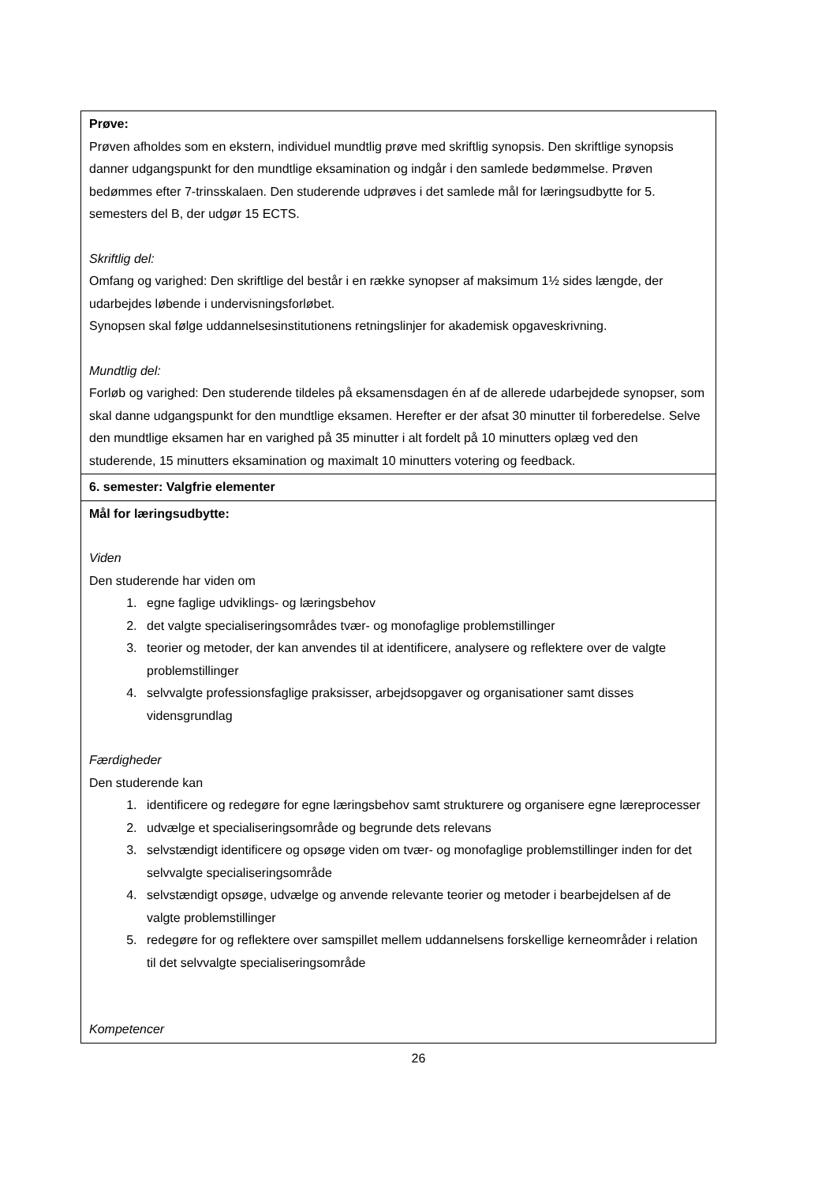| Prøve: Prøven afholdes som en ekstern, individuel mundtlig prøve med skriftlig synopsis. Den skriftlige synopsis danner udgangspunkt for den mundtlige eksamination og indgår i den samlede bedømmelse. Prøven bedømmes efter 7-trinsskalaen. Den studerende udprøves i det samlede mål for læringsudbytte for 5. semesters del B, der udgør 15 ECTS. Skriftlig del: Omfang og varighed: Den skriftlige del består i en række synopser af maksimum 1½ sides længde, der udarbejdes løbende i undervisningsforløbet. Synopsen skal følge uddannelsesinstitutionens retningslinjer for akademisk opgaveskrivning. Mundtlig del: Forløb og varighed: Den studerende tildeles på eksamensdagen én af de allerede udarbejdede synopser, som skal danne udgangspunkt for den mundtlige eksamen. Herefter er der afsat 30 minutter til forberedelse. Selve den mundtlige eksamen har en varighed på 35 minutter i alt fordelt på 10 minutters oplæg ved den studerende, 15 minutters eksamination og maximalt 10 minutters votering og feedback. |
| 6. semester: Valgfrie elementer |
| Mål for læringsudbytte: Viden Den studerende har viden om 1. egne faglige udviklings- og læringsbehov 2. det valgte specialiseringsområdes tvær- og monofaglige problemstillinger 3. teorier og metoder, der kan anvendes til at identificere, analysere og reflektere over de valgte problemstillinger 4. selvvalgte professionsfaglige praksisser, arbejdsopgaver og organisationer samt disses vidensgrundlag Færdigheder Den studerende kan 1. identificere og redegøre for egne læringsbehov samt strukturere og organisere egne læreprocesser 2. udvælge et specialiseringsområde og begrunde dets relevans 3. selvstændigt identificere og opsøge viden om tvær- og monofaglige problemstillinger inden for det selvvalgte specialiseringsområde 4. selvstændigt opsøge, udvælge og anvende relevante teorier og metoder i bearbejdelsen af de valgte problemstillinger 5. redegøre for og reflektere over samspillet mellem uddannelsens forskellige kerneområder i relation til det selvvalgte specialiseringsområde Kompetencer |
26